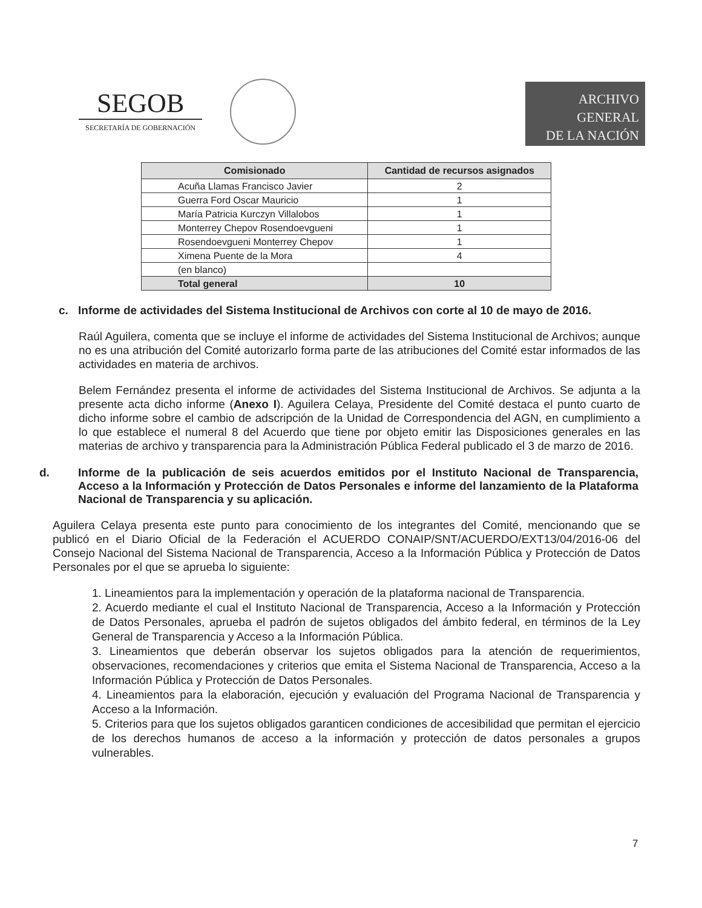SEGOB
SECRETARÍA DE GOBERNACIÓN
ARCHIVO
GENERAL
DE LA NACIÓN
| Comisionado | Cantidad de recursos asignados |
| --- | --- |
| Acuña Llamas Francisco Javier | 2 |
| Guerra Ford Oscar Mauricio | 1 |
| María Patricia Kurczyn Villalobos | 1 |
| Monterrey Chepov Rosendoevgueni | 1 |
| Rosendoevgueni Monterrey Chepov | 1 |
| Ximena Puente de la Mora | 4 |
| (en blanco) | |
| Total general | 10 |
c. Informe de actividades del Sistema Institucional de Archivos con corte al 10 de mayo de 2016.
Raúl Aguilera, comenta que se incluye el informe de actividades del Sistema Institucional de Archivos; aunque no es una atribución del Comité autorizarlo forma parte de las atribuciones del Comité estar informados de las actividades en materia de archivos.
Belem Fernández presenta el informe de actividades del Sistema Institucional de Archivos. Se adjunta a la presente acta dicho informe (Anexo I). Aguilera Celaya, Presidente del Comité destaca el punto cuarto de dicho informe sobre el cambio de adscripción de la Unidad de Correspondencia del AGN, en cumplimiento a lo que establece el numeral 8 del Acuerdo que tiene por objeto emitir las Disposiciones generales en las materias de archivo y transparencia para la Administración Pública Federal publicado el 3 de marzo de 2016.
d. Informe de la publicación de seis acuerdos emitidos por el Instituto Nacional de Transparencia, Acceso a la Información y Protección de Datos Personales e informe del lanzamiento de la Plataforma Nacional de Transparencia y su aplicación.
Aguilera Celaya presenta este punto para conocimiento de los integrantes del Comité, mencionando que se publicó en el Diario Oficial de la Federación el ACUERDO CONAIP/SNT/ACUERDO/EXT13/04/2016-06 del Consejo Nacional del Sistema Nacional de Transparencia, Acceso a la Información Pública y Protección de Datos Personales por el que se aprueba lo siguiente:
1. Lineamientos para la implementación y operación de la plataforma nacional de Transparencia.
2. Acuerdo mediante el cual el Instituto Nacional de Transparencia, Acceso a la Información y Protección de Datos Personales, aprueba el padrón de sujetos obligados del ámbito federal, en términos de la Ley General de Transparencia y Acceso a la Información Pública.
3. Lineamientos que deberán observar los sujetos obligados para la atención de requerimientos, observaciones, recomendaciones y criterios que emita el Sistema Nacional de Transparencia, Acceso a la Información Pública y Protección de Datos Personales.
4. Lineamientos para la elaboración, ejecución y evaluación del Programa Nacional de Transparencia y Acceso a la Información.
5. Criterios para que los sujetos obligados garanticen condiciones de accesibilidad que permitan el ejercicio de los derechos humanos de acceso a la información y protección de datos personales a grupos vulnerables.
7